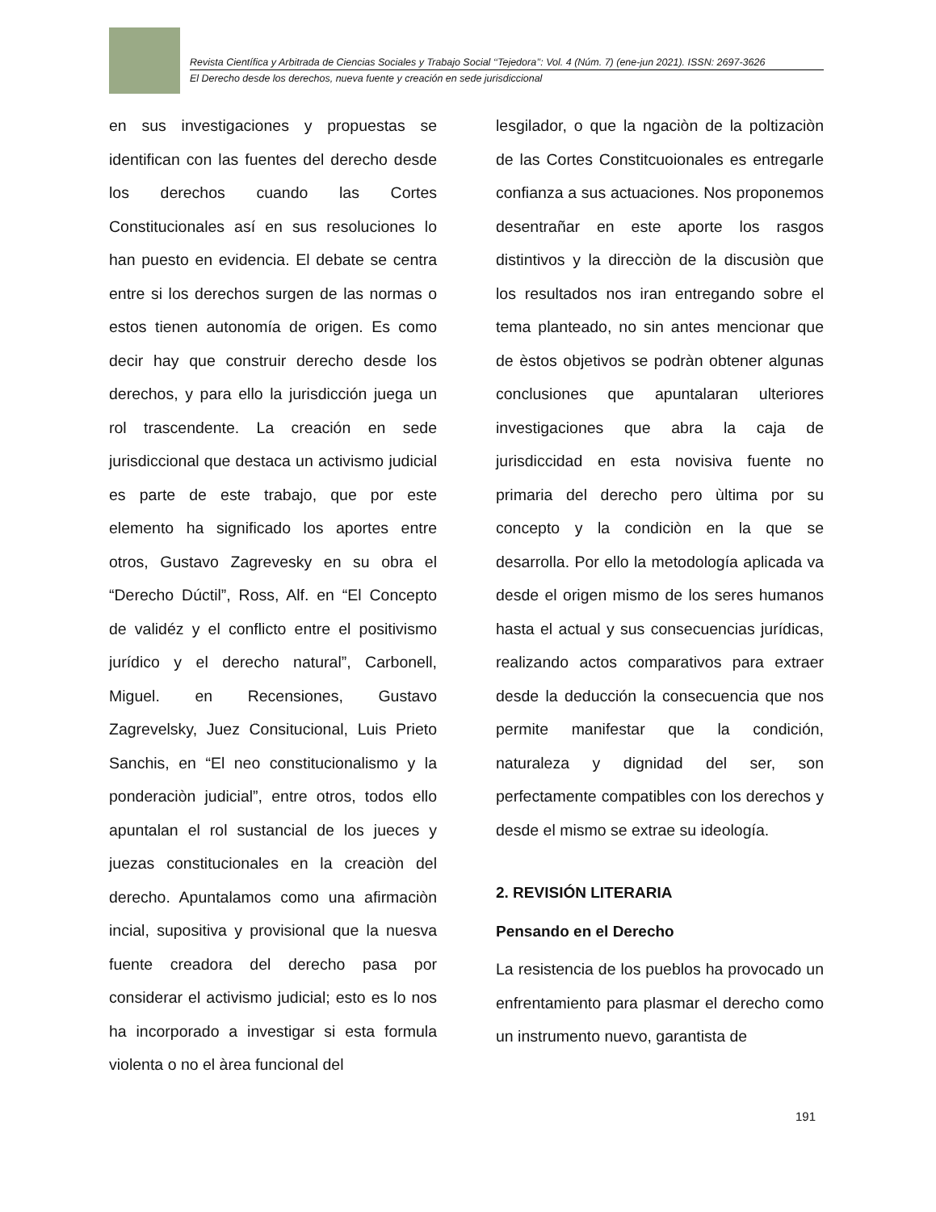Revista Científica y Arbitrada de Ciencias Sociales y Trabajo Social ‘‘Tejedora’’: Vol. 4 (Núm. 7) (ene-jun 2021). ISSN: 2697-3626
El Derecho desde los derechos, nueva fuente y creación en sede jurisdiccional
en sus investigaciones y propuestas se identifican con las fuentes del derecho desde los derechos cuando las Cortes Constitucionales así en sus resoluciones lo han puesto en evidencia. El debate se centra entre si los derechos surgen de las normas o estos tienen autonomía de origen. Es como decir hay que construir derecho desde los derechos, y para ello la jurisdicción juega un rol trascendente. La creación en sede jurisdiccional que destaca un activismo judicial es parte de este trabajo, que por este elemento ha significado los aportes entre otros, Gustavo Zagrevesky en su obra el “Derecho Dúctil”, Ross, Alf. en “El Concepto de validéz y el conflicto entre el positivismo jurídico y el derecho natural”, Carbonell, Miguel. en Recensiones, Gustavo Zagrevelsky, Juez Consitucional, Luis Prieto Sanchis, en “El neo constitucionalismo y la ponderaciòn judicial”, entre otros, todos ello apuntalan el rol sustancial de los jueces y juezas constitucionales en la creaciòn del derecho. Apuntalamos como una afirmaciòn incial, supositiva y provisional que la nuesva fuente creadora del derecho pasa por considerar el activismo judicial; esto es lo nos ha incorporado a investigar si esta formula violenta o no el àrea funcional del
lesgilador, o que la ngaciòn de la poltizaciòn de las Cortes Constitcuoionales es entregarle confianza a sus actuaciones. Nos proponemos desentrañar en este aporte los rasgos distintivos y la direcciòn de la discusiòn que los resultados nos iran entregando sobre el tema planteado, no sin antes mencionar que de èstos objetivos se podràn obtener algunas conclusiones que apuntalaran ulteriores investigaciones que abra la caja de jurisdiccidad en esta novisiva fuente no primaria del derecho pero ùltima por su concepto y la condiciòn en la que se desarrolla. Por ello la metodología aplicada va desde el origen mismo de los seres humanos hasta el actual y sus consecuencias jurídicas, realizando actos comparativos para extraer desde la deducción la consecuencia que nos permite manifestar que la condición, naturaleza y dignidad del ser, son perfectamente compatibles con los derechos y desde el mismo se extrae su ideología.
2. REVISIÓN LITERARIA
Pensando en el Derecho
La resistencia de los pueblos ha provocado un enfrentamiento para plasmar el derecho como un instrumento nuevo, garantista de
191